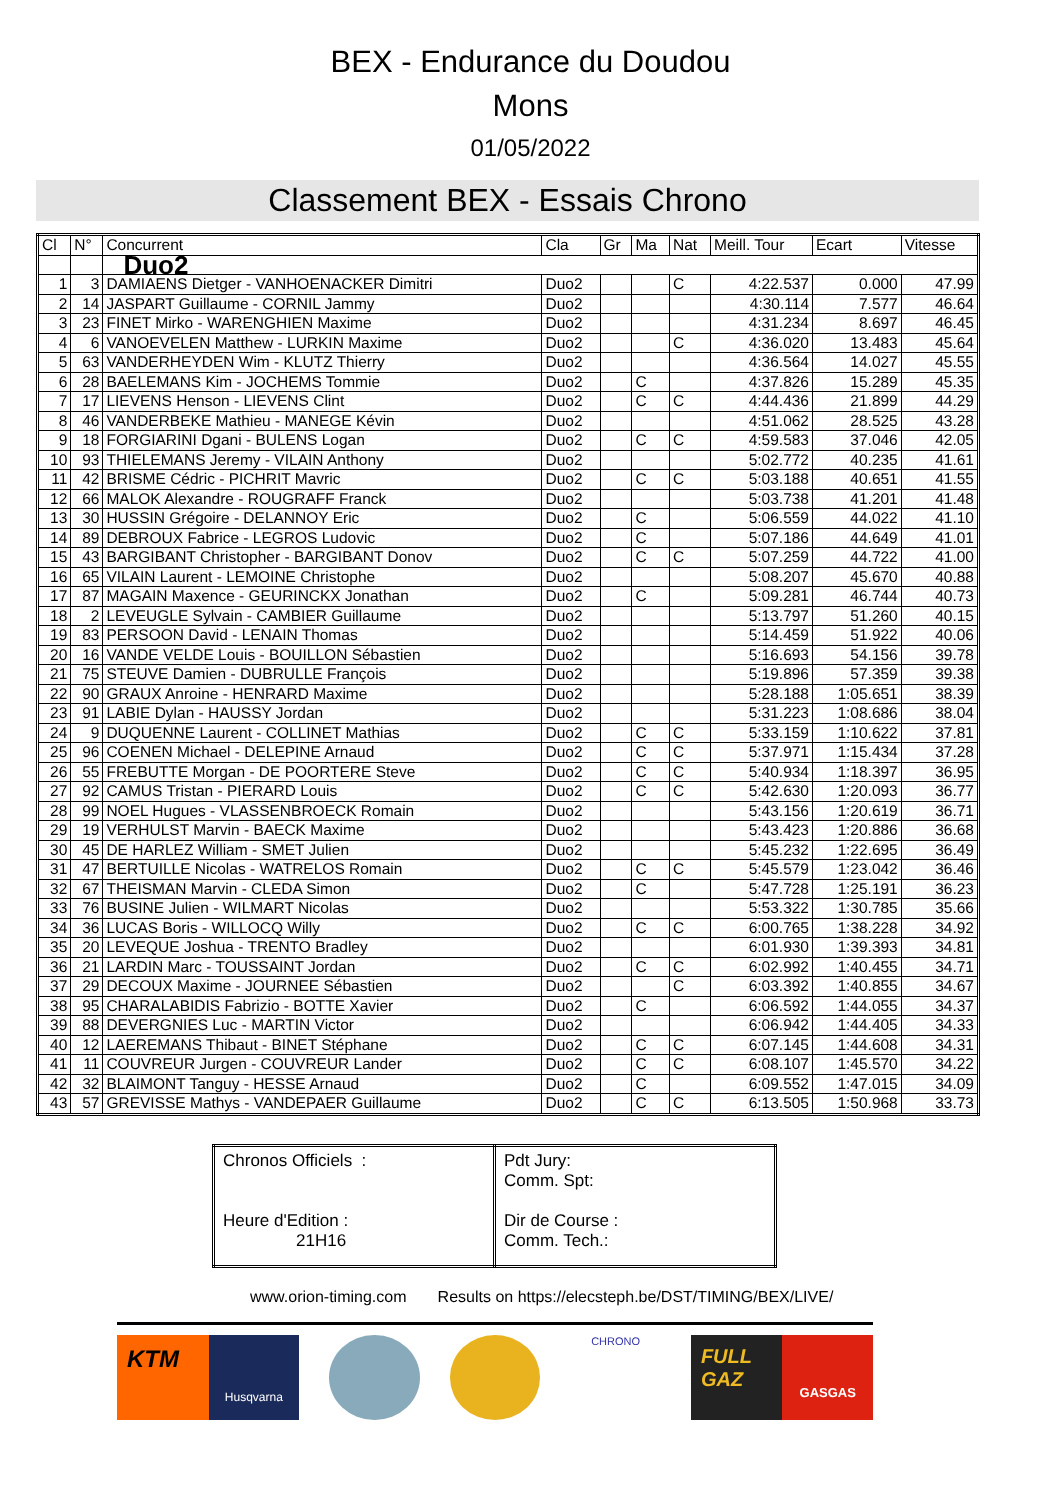BEX - Endurance du Doudou
Mons
01/05/2022
Classement BEX - Essais Chrono
| Cl | N° | Concurrent | Cla | Gr | Ma | Nat | Meill. Tour | Ecart | Vitesse |
| --- | --- | --- | --- | --- | --- | --- | --- | --- | --- |
| | | Duo2 | | | | | | | |
| 1 | 3 | DAMIAENS Dietger - VANHOENACKER Dimitri | Duo2 | | | C | 4:22.537 | 0.000 | 47.99 |
| 2 | 14 | JASPART Guillaume - CORNIL Jammy | Duo2 | | | | 4:30.114 | 7.577 | 46.64 |
| 3 | 23 | FINET Mirko - WARENGHIEN Maxime | Duo2 | | | | 4:31.234 | 8.697 | 46.45 |
| 4 | 6 | VANOEVELEN Matthew - LURKIN Maxime | Duo2 | | | C | 4:36.020 | 13.483 | 45.64 |
| 5 | 63 | VANDERHEYDEN Wim - KLUTZ Thierry | Duo2 | | | | 4:36.564 | 14.027 | 45.55 |
| 6 | 28 | BAELEMANS Kim - JOCHEMS Tommie | Duo2 | | C | | 4:37.826 | 15.289 | 45.35 |
| 7 | 17 | LIEVENS Henson - LIEVENS Clint | Duo2 | | C | C | 4:44.436 | 21.899 | 44.29 |
| 8 | 46 | VANDERBEKE Mathieu - MANEGE Kévin | Duo2 | | | | 4:51.062 | 28.525 | 43.28 |
| 9 | 18 | FORGIARINI Dgani - BULENS Logan | Duo2 | | C | C | 4:59.583 | 37.046 | 42.05 |
| 10 | 93 | THIELEMANS Jeremy - VILAIN Anthony | Duo2 | | | | 5:02.772 | 40.235 | 41.61 |
| 11 | 42 | BRISME Cédric - PICHRIT Mavric | Duo2 | | C | C | 5:03.188 | 40.651 | 41.55 |
| 12 | 66 | MALOK Alexandre - ROUGRAFF Franck | Duo2 | | | | 5:03.738 | 41.201 | 41.48 |
| 13 | 30 | HUSSIN Grégoire - DELANNOY Eric | Duo2 | | C | | 5:06.559 | 44.022 | 41.10 |
| 14 | 89 | DEBROUX Fabrice - LEGROS Ludovic | Duo2 | | C | | 5:07.186 | 44.649 | 41.01 |
| 15 | 43 | BARGIBANT Christopher - BARGIBANT Donov | Duo2 | | C | C | 5:07.259 | 44.722 | 41.00 |
| 16 | 65 | VILAIN Laurent - LEMOINE Christophe | Duo2 | | | | 5:08.207 | 45.670 | 40.88 |
| 17 | 87 | MAGAIN Maxence - GEURINCKX Jonathan | Duo2 | | C | | 5:09.281 | 46.744 | 40.73 |
| 18 | 2 | LEVEUGLE Sylvain - CAMBIER Guillaume | Duo2 | | | | 5:13.797 | 51.260 | 40.15 |
| 19 | 83 | PERSOON David - LENAIN Thomas | Duo2 | | | | 5:14.459 | 51.922 | 40.06 |
| 20 | 16 | VANDE VELDE Louis - BOUILLON Sébastien | Duo2 | | | | 5:16.693 | 54.156 | 39.78 |
| 21 | 75 | STEUVE Damien - DUBRULLE François | Duo2 | | | | 5:19.896 | 57.359 | 39.38 |
| 22 | 90 | GRAUX Anroine - HENRARD Maxime | Duo2 | | | | 5:28.188 | 1:05.651 | 38.39 |
| 23 | 91 | LABIE Dylan - HAUSSY Jordan | Duo2 | | | | 5:31.223 | 1:08.686 | 38.04 |
| 24 | 9 | DUQUENNE Laurent - COLLINET Mathias | Duo2 | | C | C | 5:33.159 | 1:10.622 | 37.81 |
| 25 | 96 | COENEN Michael - DELEPINE Arnaud | Duo2 | | C | C | 5:37.971 | 1:15.434 | 37.28 |
| 26 | 55 | FREBUTTE Morgan - DE POORTERE Steve | Duo2 | | C | C | 5:40.934 | 1:18.397 | 36.95 |
| 27 | 92 | CAMUS Tristan - PIERARD Louis | Duo2 | | C | C | 5:42.630 | 1:20.093 | 36.77 |
| 28 | 99 | NOEL Hugues - VLASSENBROECK Romain | Duo2 | | | | 5:43.156 | 1:20.619 | 36.71 |
| 29 | 19 | VERHULST Marvin - BAECK Maxime | Duo2 | | | | 5:43.423 | 1:20.886 | 36.68 |
| 30 | 45 | DE HARLEZ William - SMET Julien | Duo2 | | | | 5:45.232 | 1:22.695 | 36.49 |
| 31 | 47 | BERTUILLE Nicolas - WATRELOS Romain | Duo2 | | C | C | 5:45.579 | 1:23.042 | 36.46 |
| 32 | 67 | THEISMAN Marvin - CLEDA Simon | Duo2 | | C | | 5:47.728 | 1:25.191 | 36.23 |
| 33 | 76 | BUSINE Julien - WILMART Nicolas | Duo2 | | | | 5:53.322 | 1:30.785 | 35.66 |
| 34 | 36 | LUCAS Boris - WILLOCQ Willy | Duo2 | | C | C | 6:00.765 | 1:38.228 | 34.92 |
| 35 | 20 | LEVEQUE Joshua - TRENTO Bradley | Duo2 | | | | 6:01.930 | 1:39.393 | 34.81 |
| 36 | 21 | LARDIN Marc - TOUSSAINT Jordan | Duo2 | | C | C | 6:02.992 | 1:40.455 | 34.71 |
| 37 | 29 | DECOUX Maxime - JOURNEE Sébastien | Duo2 | | | C | 6:03.392 | 1:40.855 | 34.67 |
| 38 | 95 | CHARALABIDIS Fabrizio - BOTTE Xavier | Duo2 | | C | | 6:06.592 | 1:44.055 | 34.37 |
| 39 | 88 | DEVERGNIES Luc - MARTIN Victor | Duo2 | | | | 6:06.942 | 1:44.405 | 34.33 |
| 40 | 12 | LAEREMANS Thibaut - BINET Stéphane | Duo2 | | C | C | 6:07.145 | 1:44.608 | 34.31 |
| 41 | 11 | COUVREUR Jurgen - COUVREUR Lander | Duo2 | | C | C | 6:08.107 | 1:45.570 | 34.22 |
| 42 | 32 | BLAIMONT Tanguy - HESSE Arnaud | Duo2 | | C | | 6:09.552 | 1:47.015 | 34.09 |
| 43 | 57 | GREVISSE Mathys - VANDEPAER Guillaume | Duo2 | | C | C | 6:13.505 | 1:50.968 | 33.73 |
| Chronos Officiels : Heure d'Edition : 21H16 | Pdt Jury: Comm. Spt: Dir de Course : Comm. Tech.: |
www.orion-timing.com Results on https://elecsteph.be/DST/TIMING/BEX/LIVE/
KTM
Husqvarna
CHRONO
FULL GAZ
GASGAS